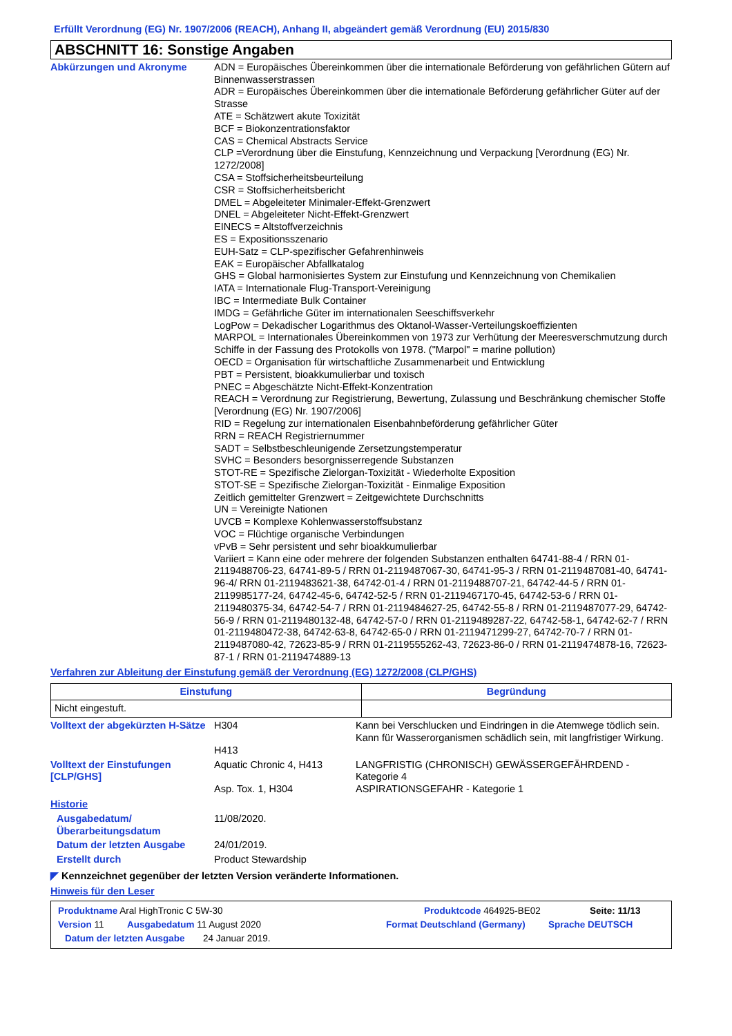Erfüllt Verordnung (EG) Nr. 1907/2006 (REACH), Anhang II, abgeändert gemäß Verordnung (EU) 2015/830
ABSCHNITT 16: Sonstige Angaben
Abkürzungen und Akronyme ADN = Europäisches Übereinkommen über die internationale Beförderung von gefährlichen Gütern auf Binnenwasserstrassen
ADR = Europäisches Übereinkommen über die internationale Beförderung gefährlicher Güter auf der Strasse
ATE = Schätzwert akute Toxizität
BCF = Biokonzentrationsfaktor
CAS = Chemical Abstracts Service
CLP =Verordnung über die Einstufung, Kennzeichnung und Verpackung [Verordnung (EG) Nr. 1272/2008]
CSA = Stoffsicherheitsbeurteilung
CSR = Stoffsicherheitsbericht
DMEL = Abgeleiteter Minimaler-Effekt-Grenzwert
DNEL = Abgeleiteter Nicht-Effekt-Grenzwert
EINECS = Altstoffverzeichnis
ES = Expositionsszenario
EUH-Satz = CLP-spezifischer Gefahrenhinweis
EAK = Europäischer Abfallkatalog
GHS = Global harmonisiertes System zur Einstufung und Kennzeichnung von Chemikalien
IATA = Internationale Flug-Transport-Vereinigung
IBC = Intermediate Bulk Container
IMDG = Gefährliche Güter im internationalen Seeschiffsverkehr
LogPow = Dekadischer Logarithmus des Oktanol-Wasser-Verteilungskoeffizienten
MARPOL = Internationales Übereinkommen von 1973 zur Verhütung der Meeresverschmutzung durch Schiffe in der Fassung des Protokolls von 1978. ("Marpol" = marine pollution)
OECD = Organisation für wirtschaftliche Zusammenarbeit und Entwicklung
PBT = Persistent, bioakkumulierbar und toxisch
PNEC = Abgeschätzte Nicht-Effekt-Konzentration
REACH = Verordnung zur Registrierung, Bewertung, Zulassung und Beschränkung chemischer Stoffe [Verordnung (EG) Nr. 1907/2006]
RID = Regelung zur internationalen Eisenbahnbeförderung gefährlicher Güter
RRN = REACH Registriernummer
SADT = Selbstbeschleunigende Zersetzungstemperatur
SVHC = Besonders besorgnisserregende Substanzen
STOT-RE = Spezifische Zielorgan-Toxizität - Wiederholte Exposition
STOT-SE = Spezifische Zielorgan-Toxizität - Einmalige Exposition
Zeitlich gemittelter Grenzwert = Zeitgewichtete Durchschnitts
UN = Vereinigte Nationen
UVCB = Komplexe Kohlenwasserstoffsubstanz
VOC = Flüchtige organische Verbindungen
vPvB = Sehr persistent und sehr bioakkumulierbar
Variiert = Kann eine oder mehrere der folgenden Substanzen enthalten 64741-88-4 / RRN 01-2119488706-23, 64741-89-5 / RRN 01-2119487067-30, 64741-95-3 / RRN 01-2119487081-40, 64741-96-4/ RRN 01-2119483621-38, 64742-01-4 / RRN 01-2119488707-21, 64742-44-5 / RRN 01-2119985177-24, 64742-45-6, 64742-52-5 / RRN 01-2119467170-45, 64742-53-6 / RRN 01-2119480375-34, 64742-54-7 / RRN 01-2119484627-25, 64742-55-8 / RRN 01-2119487077-29, 64742-56-9 / RRN 01-2119480132-48, 64742-57-0 / RRN 01-2119489287-22, 64742-58-1, 64742-62-7 / RRN 01-2119480472-38, 64742-63-8, 64742-65-0 / RRN 01-2119471299-27, 64742-70-7 / RRN 01-2119487080-42, 72623-85-9 / RRN 01-2119555262-43, 72623-86-0 / RRN 01-2119474878-16, 72623-87-1 / RRN 01-2119474889-13
Verfahren zur Ableitung der Einstufung gemäß der Verordnung (EG) 1272/2008 (CLP/GHS)
| Einstufung | Begründung |
| --- | --- |
| Nicht eingestuft. | |
Volltext der abgekürzten H-Sätze
H304
H413
Kann bei Verschlucken und Eindringen in die Atemwege tödlich sein.
Kann für Wasserorganismen schädlich sein, mit langfristiger Wirkung.
Volltext der Einstufungen [CLP/GHS]
Aquatic Chronic 4, H413
Asp. Tox. 1, H304
LANGFRISTIG (CHRONISCH) GEWÄSSERGEFÄHRDEND - Kategorie 4
ASPIRATIONSGEFAHR - Kategorie 1
Historie
Ausgabedatum/ Überarbeitungsdatum
11/08/2020.
Datum der letzten Ausgabe 24/01/2019.
Erstellt durch Product Stewardship
◤ Kennzeichnet gegenüber der letzten Version veränderte Informationen.
Hinweis für den Leser
Produktname Aral HighTronic C 5W-30 Produktcode 464925-BE02 Seite: 11/13
Version 11 Ausgabedatum 11 August 2020 Format Deutschland (Germany) Sprache DEUTSCH
Datum der letzten Ausgabe 24 Januar 2019.